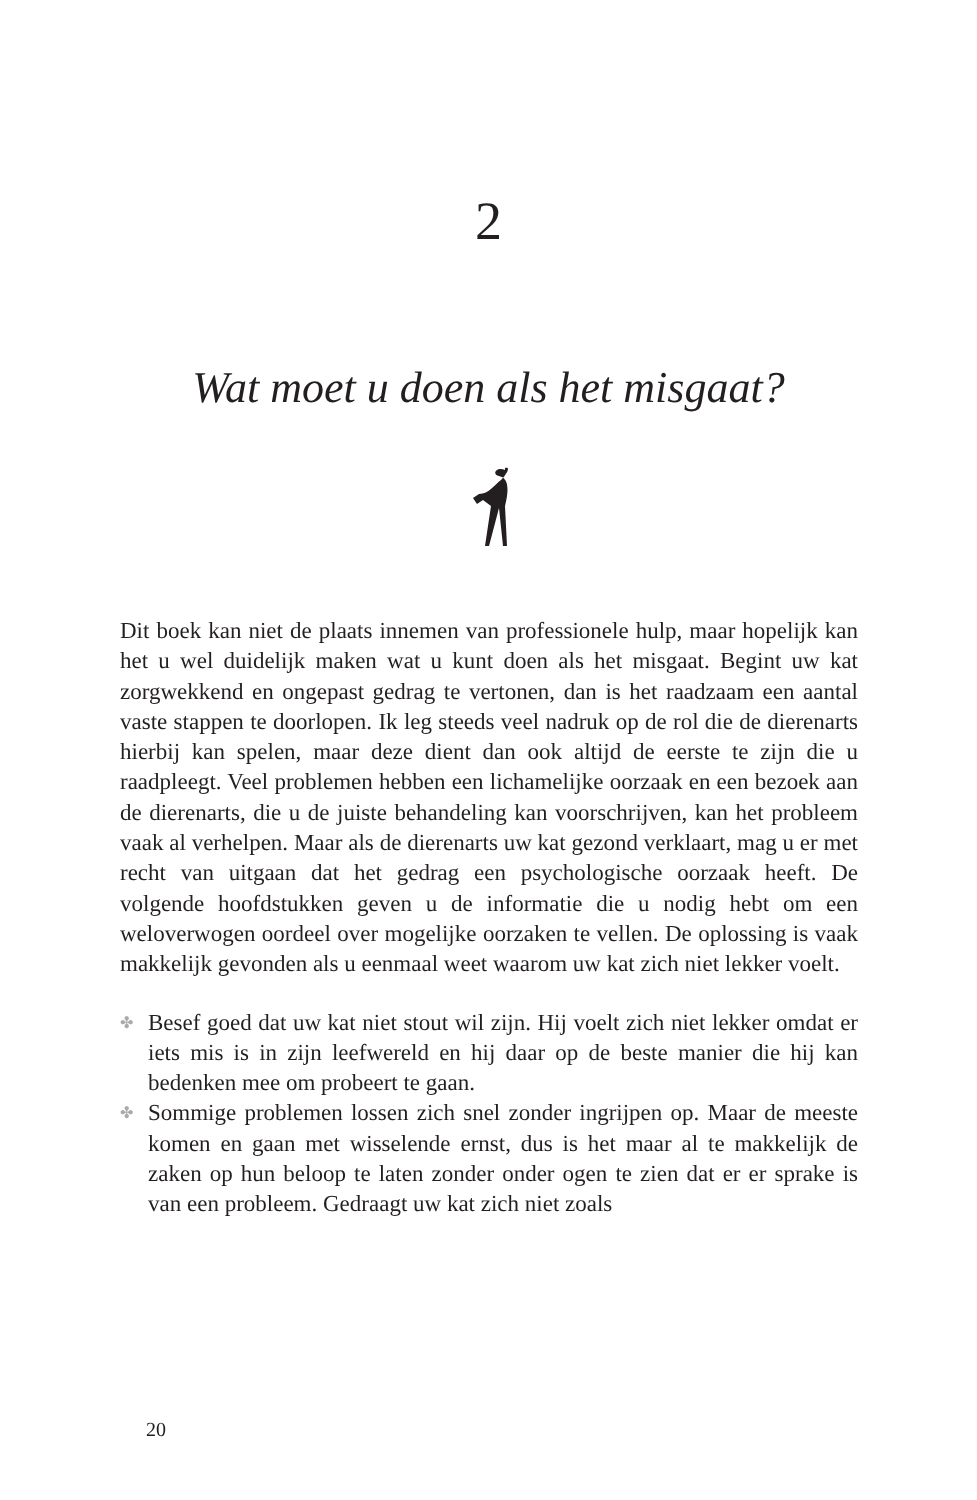2
Wat moet u doen als het misgaat?
Dit boek kan niet de plaats innemen van professionele hulp, maar hopelijk kan het u wel duidelijk maken wat u kunt doen als het misgaat. Begint uw kat zorgwekkend en ongepast gedrag te vertonen, dan is het raadzaam een aantal vaste stappen te doorlopen. Ik leg steeds veel nadruk op de rol die de dierenarts hierbij kan spelen, maar deze dient dan ook altijd de eerste te zijn die u raadpleegt. Veel problemen hebben een lichamelijke oorzaak en een bezoek aan de dierenarts, die u de juiste behandeling kan voorschrijven, kan het probleem vaak al verhelpen. Maar als de dierenarts uw kat gezond verklaart, mag u er met recht van uitgaan dat het gedrag een psychologische oorzaak heeft. De volgende hoofdstukken geven u de informatie die u nodig hebt om een weloverwogen oordeel over mogelijke oorzaken te vellen. De oplossing is vaak makkelijk gevonden als u eenmaal weet waarom uw kat zich niet lekker voelt.
✤ Besef goed dat uw kat niet stout wil zijn. Hij voelt zich niet lekker omdat er iets mis is in zijn leefwereld en hij daar op de beste manier die hij kan bedenken mee om probeert te gaan.
✤ Sommige problemen lossen zich snel zonder ingrijpen op. Maar de meeste komen en gaan met wisselende ernst, dus is het maar al te makkelijk de zaken op hun beloop te laten zonder onder ogen te zien dat er er sprake is van een probleem. Gedraagt uw kat zich niet zoals
20